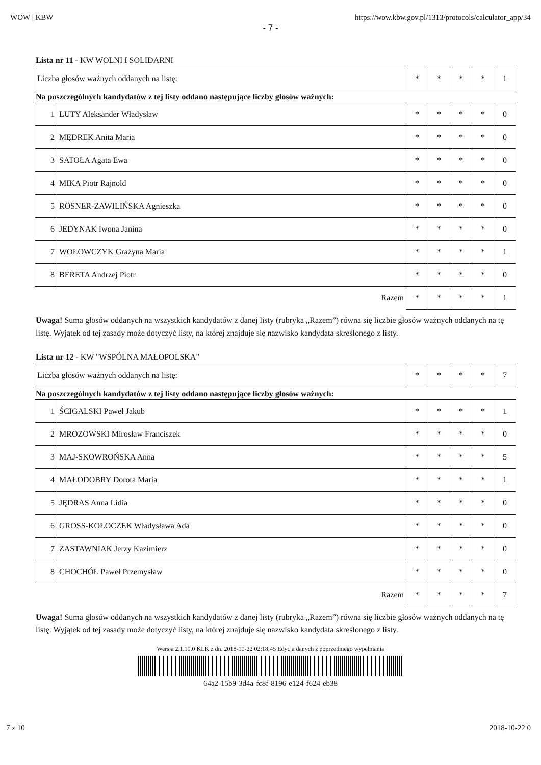WOW | KBW https://wow.kbw.gov.pl/1313/protocols/calculator_app/34
- 7 -
Lista nr 11 - KW WOLNI I SOLIDARNI
| Liczba głosów ważnych oddanych na listę: | * | * | * | * | 1 |
Na poszczególnych kandydatów z tej listy oddano następujące liczby głosów ważnych:
| 1 | LUTY Aleksander Władysław | * | * | * | * | 0 |
| 2 | MĘDREK Anita Maria | * | * | * | * | 0 |
| 3 | SATOŁA Agata Ewa | * | * | * | * | 0 |
| 4 | MIKA Piotr Rajnold | * | * | * | * | 0 |
| 5 | RÖSNER-ZAWILIŃSKA Agnieszka | * | * | * | * | 0 |
| 6 | JEDYNAK Iwona Janina | * | * | * | * | 0 |
| 7 | WOŁOWCZYK Grażyna Maria | * | * | * | * | 1 |
| 8 | BERETA Andrzej Piotr | * | * | * | * | 0 |
| Razem | | * | * | * | * | 1 |
Uwaga! Suma głosów oddanych na wszystkich kandydatów z danej listy (rubryka „Razem”) równa się liczbie głosów ważnych oddanych na tę listę. Wyjątek od tej zasady może dotyczyć listy, na której znajduje się nazwisko kandydata skreślonego z listy.
Lista nr 12 - KW "WSPÓLNA MAŁOPOLSKA"
| Liczba głosów ważnych oddanych na listę: | * | * | * | * | 7 |
Na poszczególnych kandydatów z tej listy oddano następujące liczby głosów ważnych:
| 1 | ŚCIGALSKI Paweł Jakub | * | * | * | * | 1 |
| 2 | MROZOWSKI Mirosław Franciszek | * | * | * | * | 0 |
| 3 | MAJ-SKOWROŃSKA Anna | * | * | * | * | 5 |
| 4 | MAŁODOBRY Dorota Maria | * | * | * | * | 1 |
| 5 | JĘDRAS Anna Lidia | * | * | * | * | 0 |
| 6 | GROSS-KOŁOCZEK Władysława Ada | * | * | * | * | 0 |
| 7 | ZASTAWNIAK Jerzy Kazimierz | * | * | * | * | 0 |
| 8 | CHOCHÓŁ Paweł Przemysław | * | * | * | * | 0 |
| Razem | | * | * | * | * | 7 |
Uwaga! Suma głosów oddanych na wszystkich kandydatów z danej listy (rubryka „Razem”) równa się liczbie głosów ważnych oddanych na tę listę. Wyjątek od tej zasady może dotyczyć listy, na której znajduje się nazwisko kandydata skreślonego z listy.
Wersja 2.1.10.0 KLK z dn. 2018-10-22 02:18:45 Edycja danych z poprzedniego wypełniania
64a2-15b9-3d4a-fc8f-8196-e124-f624-eb38
7 z 10 2018-10-22 0